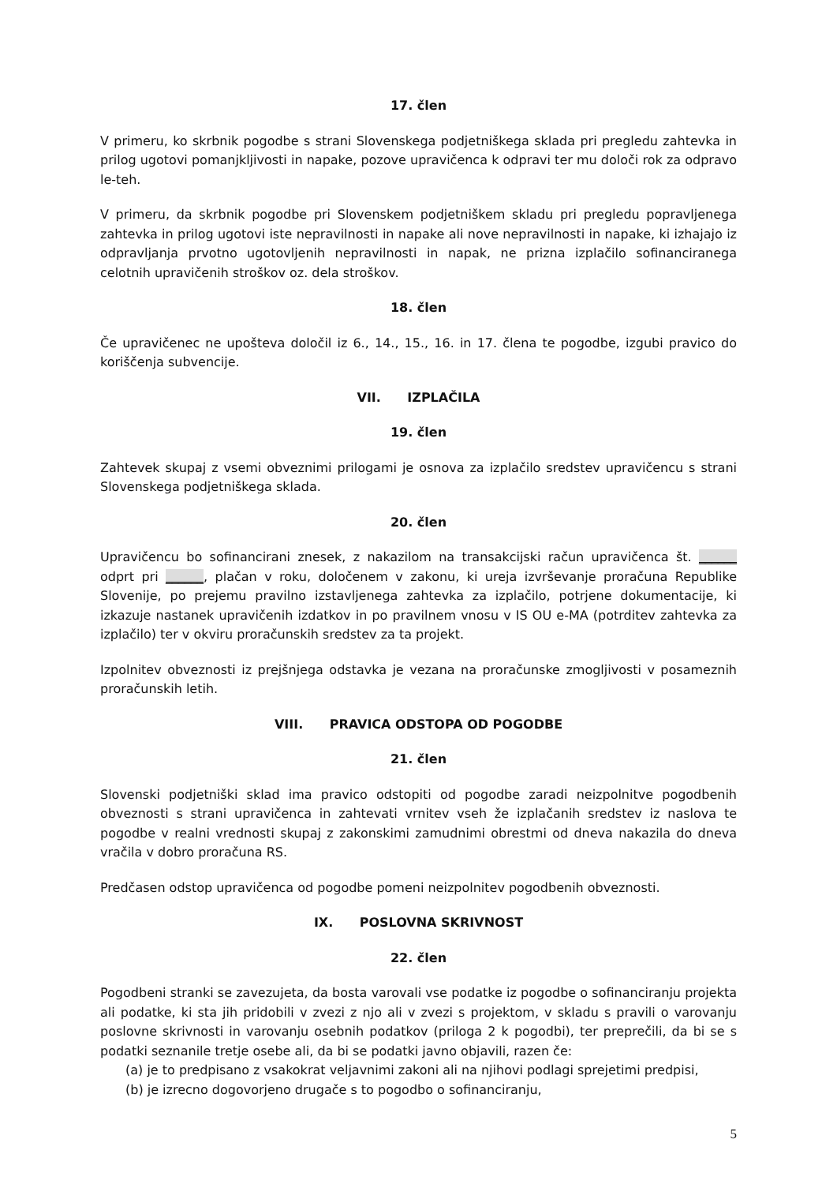17. člen
V primeru, ko skrbnik pogodbe s strani Slovenskega podjetniškega sklada pri pregledu zahtevka in prilog ugotovi pomanjkljivosti in napake, pozove upravičenca k odpravi ter mu določi rok za odpravo le-teh.
V primeru, da skrbnik pogodbe pri Slovenskem podjetniškem skladu pri pregledu popravljenega zahtevka in prilog ugotovi iste nepravilnosti in napake ali nove nepravilnosti in napake, ki izhajajo iz odpravljanja prvotno ugotovljenih nepravilnosti in napak, ne prizna izplačilo sofinanciranega celotnih upravičenih stroškov oz. dela stroškov.
18. člen
Če upravičenec ne upošteva določil iz 6., 14., 15., 16. in 17. člena te pogodbe, izgubi pravico do koriščenja subvencije.
VII. IZPLAČILA
19. člen
Zahtevek skupaj z vsemi obveznimi prilogami je osnova za izplačilo sredstev upravičencu s strani Slovenskega podjetniškega sklada.
20. člen
Upravičencu bo sofinancirani znesek, z nakazilom na transakcijski račun upravičenca št. ______ odprt pri ______, plačan v roku, določenem v zakonu, ki ureja izvrševanje proračuna Republike Slovenije, po prejemu pravilno izstavljenega zahtevka za izplačilo, potrjene dokumentacije, ki izkazuje nastanek upravičenih izdatkov in po pravilnem vnosu v IS OU e-MA (potrditev zahtevka za izplačilo) ter v okviru proračunskih sredstev za ta projekt.
Izpolnitev obveznosti iz prejšnjega odstavka je vezana na proračunske zmogljivosti v posameznih proračunskih letih.
VIII. PRAVICA ODSTOPA OD POGODBE
21. člen
Slovenski podjetniški sklad ima pravico odstopiti od pogodbe zaradi neizpolnitve pogodbenih obveznosti s strani upravičenca in zahtevati vrnitev vseh že izplačanih sredstev iz naslova te pogodbe v realni vrednosti skupaj z zakonskimi zamudnimi obrestmi od dneva nakazila do dneva vračila v dobro proračuna RS.
Predčasen odstop upravičenca od pogodbe pomeni neizpolnitev pogodbenih obveznosti.
IX. POSLOVNA SKRIVNOST
22. člen
Pogodbeni stranki se zavezujeta, da bosta varovali vse podatke iz pogodbe o sofinanciranju projekta ali podatke, ki sta jih pridobili v zvezi z njo ali v zvezi s projektom, v skladu s pravili o varovanju poslovne skrivnosti in varovanju osebnih podatkov (priloga 2 k pogodbi), ter preprečili, da bi se s podatki seznanile tretje osebe ali, da bi se podatki javno objavili, razen če:
(a) je to predpisano z vsakokrat veljavnimi zakoni ali na njihovi podlagi sprejetimi predpisi,
(b) je izrecno dogovorjeno drugače s to pogodbo o sofinanciranju,
5